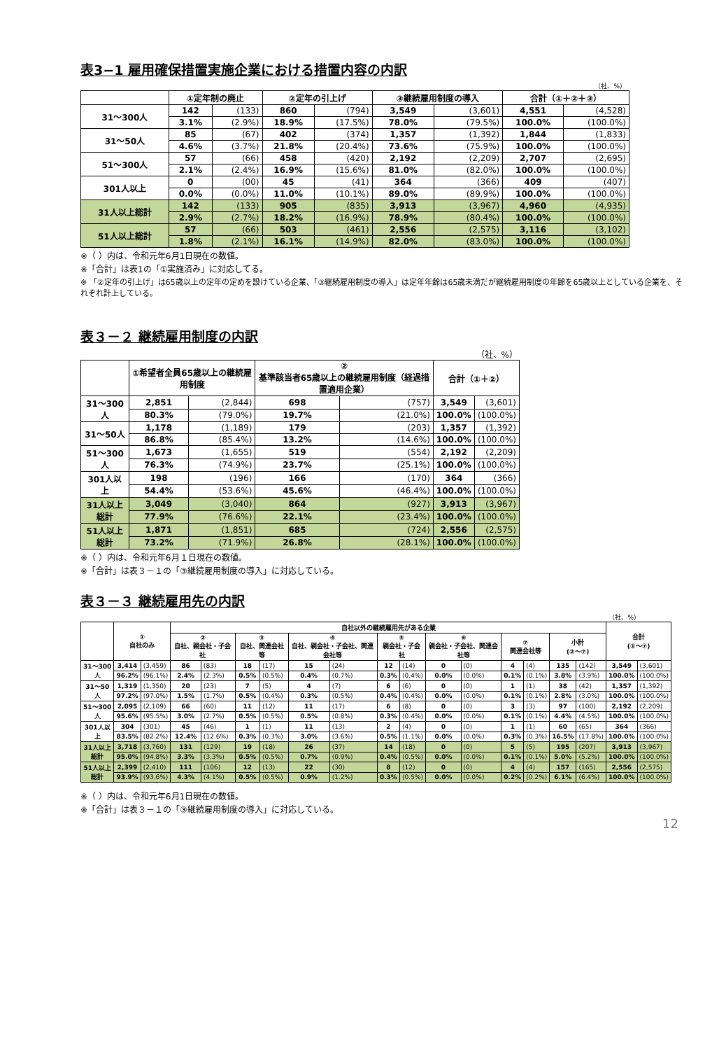表3−1 雇用確保措置実施企業における措置内容の内訳
（社、%）
| | ①定年制の廃止 | | ②定年の引上げ | | ③継続雇用制度の導入 | | 合計（①＋②＋③） | |
| --- | --- | --- | --- | --- | --- | --- | --- | --- |
| 31～300人 | 142 | (133) | 860 | (794) | 3,549 | (3,601) | 4,551 | (4,528) |
| | 3.1% | (2.9%) | 18.9% | (17.5%) | 78.0% | (79.5%) | 100.0% | (100.0%) |
| 31～50人 | 85 | (67) | 402 | (374) | 1,357 | (1,392) | 1,844 | (1,833) |
| | 4.6% | (3.7%) | 21.8% | (20.4%) | 73.6% | (75.9%) | 100.0% | (100.0%) |
| 51～300人 | 57 | (66) | 458 | (420) | 2,192 | (2,209) | 2,707 | (2,695) |
| | 2.1% | (2.4%) | 16.9% | (15.6%) | 81.0% | (82.0%) | 100.0% | (100.0%) |
| 301人以上 | 0 | (00) | 45 | (41) | 364 | (366) | 409 | (407) |
| | 0.0% | (0.0%) | 11.0% | (10.1%) | 89.0% | (89.9%) | 100.0% | (100.0%) |
| 31人以上総計 | 142 | (133) | 905 | (835) | 3,913 | (3,967) | 4,960 | (4,935) |
| | 2.9% | (2.7%) | 18.2% | (16.9%) | 78.9% | (80.4%) | 100.0% | (100.0%) |
| 51人以上総計 | 57 | (66) | 503 | (461) | 2,556 | (2,575) | 3,116 | (3,102) |
| | 1.8% | (2.1%) | 16.1% | (14.9%) | 82.0% | (83.0%) | 100.0% | (100.0%) |
※（ ）内は、令和元年6月1日現在の数値。
※「合計」は表1の「①実施済み」に対応してる。
※ 「②定年の引上げ」は65歳以上の定年の定めを設けている企業、「③継続雇用制度の導入」は定年年齢は65歳未満だが継続雇用制度の年齢を65歳以上としている企業を、それぞれ計上している。
表３－２ 継続雇用制度の内訳
（社、%）
| | ①希望者全員65歳以上の継続雇用制度 | | ② 基準該当者65歳以上の継続雇用制度（経過措置適用企業） | | 合計（①＋②） | |
| --- | --- | --- | --- | --- | --- | --- |
| 31～300人 | 2,851 | (2,844) | 698 | (757) | 3,549 | (3,601) |
| | 80.3% | (79.0%) | 19.7% | (21.0%) | 100.0% | (100.0%) |
| 31～50人 | 1,178 | (1,189) | 179 | (203) | 1,357 | (1,392) |
| | 86.8% | (85.4%) | 13.2% | (14.6%) | 100.0% | (100.0%) |
| 51～300人 | 1,673 | (1,655) | 519 | (554) | 2,192 | (2,209) |
| | 76.3% | (74.9%) | 23.7% | (25.1%) | 100.0% | (100.0%) |
| 301人以上 | 198 | (196) | 166 | (170) | 364 | (366) |
| | 54.4% | (53.6%) | 45.6% | (46.4%) | 100.0% | (100.0%) |
| 31人以上総計 | 3,049 | (3,040) | 864 | (927) | 3,913 | (3,967) |
| | 77.9% | (76.6%) | 22.1% | (23.4%) | 100.0% | (100.0%) |
| 51人以上総計 | 1,871 | (1,851) | 685 | (724) | 2,556 | (2,575) |
| | 73.2% | (71.9%) | 26.8% | (28.1%) | 100.0% | (100.0%) |
※（ ）内は、令和元年6月１日現在の数値。
※「合計」は表３－１の「③継続雇用制度の導入」に対応している。
表３－３ 継続雇用先の内訳
（社、%）
| | ① 自社のみ | | 自社以外の継続雇用先がある企業 | | | | | | | | | | | | | | 合計 (①～⑦) | |
| --- | --- | --- | --- | --- | --- | --- | --- | --- | --- | --- | --- | --- | --- | --- | --- | --- | --- | --- |
| | | | ② 自社、親会社・子会社 | | ③ 自社、関連会社等 | | ④ 自社、親会社・子会社、関連会社等 | | ⑤ 親会社・子会社 | | ⑥ 親会社・子会社、関連会社等 | | ⑦ 関連会社等 | | 小計 (②～⑦) | | | |
| 31～300人 | 3,414 | (3,459) | 86 | (83) | 18 | (17) | 15 | (24) | 12 | (14) | 0 | (0) | 4 | (4) | 135 | (142) | 3,549 | (3,601) |
| | 96.2% | (96.1%) | 2.4% | (2.3%) | 0.5% | (0.5%) | 0.4% | (0.7%) | 0.3% | (0.4%) | 0.0% | (0.0%) | 0.1% | (0.1%) | 3.8% | (3.9%) | 100.0% | (100.0%) |
| 31～50人 | 1,319 | (1,350) | 20 | (23) | 7 | (5) | 4 | (7) | 6 | (6) | 0 | (0) | 1 | (1) | 38 | (42) | 1,357 | (1,392) |
| | 97.2% | (97.0%) | 1.5% | (1.7%) | 0.5% | (0.4%) | 0.3% | (0.5%) | 0.4% | (0.4%) | 0.0% | (0.0%) | 0.1% | (0.1%) | 2.8% | (3.0%) | 100.0% | (100.0%) |
| 51～300人 | 2,095 | (2,109) | 66 | (60) | 11 | (12) | 11 | (17) | 6 | (8) | 0 | (0) | 3 | (3) | 97 | (100) | 2,192 | (2,209) |
| | 95.6% | (95.5%) | 3.0% | (2.7%) | 0.5% | (0.5%) | 0.5% | (0.8%) | 0.3% | (0.4%) | 0.0% | (0.0%) | 0.1% | (0.1%) | 4.4% | (4.5%) | 100.0% | (100.0%) |
| 301人以上 | 304 | (301) | 45 | (46) | 1 | (1) | 11 | (13) | 2 | (4) | 0 | (0) | 1 | (1) | 60 | (65) | 364 | (366) |
| | 83.5% | (82.2%) | 12.4% | (12.6%) | 0.3% | (0.3%) | 3.0% | (3.6%) | 0.5% | (1.1%) | 0.0% | (0.0%) | 0.3% | (0.3%) | 16.5% | (17.8%) | 100.0% | (100.0%) |
| 31人以上 総計 | 3,718 | (3,760) | 131 | (129) | 19 | (18) | 26 | (37) | 14 | (18) | 0 | (0) | 5 | (5) | 195 | (207) | 3,913 | (3,967) |
| | 95.0% | (94.8%) | 3.3% | (3.3%) | 0.5% | (0.5%) | 0.7% | (0.9%) | 0.4% | (0.5%) | 0.0% | (0.0%) | 0.1% | (0.1%) | 5.0% | (5.2%) | 100.0% | (100.0%) |
| 51人以上 総計 | 2,399 | (2,410) | 111 | (106) | 12 | (13) | 22 | (30) | 8 | (12) | 0 | (0) | 4 | (4) | 157 | (165) | 2,556 | (2,575) |
| | 93.9% | (93.6%) | 4.3% | (4.1%) | 0.5% | (0.5%) | 0.9% | (1.2%) | 0.3% | (0.5%) | 0.0% | (0.0%) | 0.2% | (0.2%) | 6.1% | (6.4%) | 100.0% | (100.0%) |
※（ ）内は、令和元年6月1日現在の数値。
※「合計」は表３－１の「③継続雇用制度の導入」に対応している。
12